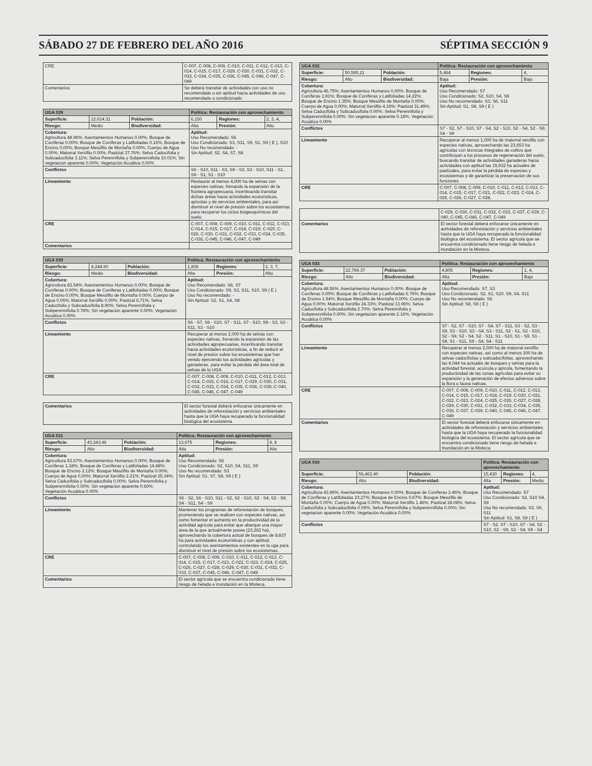SÁBADO 27 DE FEBRERO DEL AÑO 2016 SÉPTIMA SECCIÓN 9
| CRE | C-007, C-008, C-009, C-010, C-011, C-012, C-013, C-014, C-015, C-017, C-029, C-030, C-031, C-032, C-033, C-034, C-035, C-036, C-045, C-046, C-047, C-049 |
| Comentarios | Se deberá transitar de actividades con uso no recomendado o sin aptitud hacia actividades de uso recomendado o condicionado |
| UGA 029 | | | Política: Restauración con aprovechamiento | | |
| --- | --- | --- | --- | --- | --- |
| Superficie: | 12,614.31 | Población: | 6,150 | Regiones: | 2, 3, 4, |
| Riesgo: | Medio | Biodiversidad: | Alta | Presión: | Alto |
| Cobertura: Agricultura 48.96%; Asentamientos Humanos 0.00%; Bosque de Coníferas 0.00%; Bosque de Coníferas y Latifoliadas 0.16%, Bosque de Encino 0.00%; Bosque Mesófilo de Montaña 0.00%; Cuerpo de Agua 0.00%; Matorral Xerófilo 0.00%; Pastizal 37.76%; Selva Caducifolia y Subcaducifolia 3.11%; Selva Perennifolia y Subperennifolia 10.01%; Sin vegetacion aparente 0.00%; Vegetación Acuática 0.00% | | | Aptitud: Uso Recomendado: S6 Uso Condicionado: S3, S11, S9, S1, S9 ( E ), S10 Uso No recomendado: - Sin Aptitud: S2, S4, S7, S8 | | |
| Conflictos | | | S6 - S10, S11 - S3, S9 - S3, S3 - S10, S11 - S1, S9 - S1, S1 - S10 | | |
| Lineamiento | | | Restaurar al menos 4,000 ha de selvas con especies nativas, frenando la expansión de la frontera agropecuaria, incentivando transitar dichas áreas hacia actividades ecoturísticas, apícolas y de servicios ambientales, para así disminuir el nivel de presión sobre los ecosistemas para recuperar los ciclos biogeoquímicos del suelo. | | |
| CRE | | | C-007, C-008, C-009, C-010, C-011, C-012, C-013, C-014, C-015, C-017, C-018, C-019, C-020, C-029, C-030, C-031, C-032, C-033, C-034, C-035, C-036, C-045, C-046, C-047, C-049 | | |
| Comentarios | | | | | |
| UGA 030 | | | Política: Restauración con aprovechamiento | | |
| --- | --- | --- | --- | --- | --- |
| Superficie: | 8,244.90 | Población: | 1,836 | Regiones: | 2, 3, 7, |
| Riesgo: | Medio | Biodiversidad: | Alta | Presión: | Alto |
| Cobertura: Agricultura 83.54%; Asentamientos Humanos 0.00%; Bosque de Coníferas 0.00%; Bosque de Coníferas y Latifoliadas 0.00%; Bosque de Encino 0.00%; Bosque Mesófilo de Montaña 0.00%; Cuerpo de Agua 0.06%; Matorral Xerófilo 0.00%; Pastizal 6.71%; Selva Caducifolia y Subcaducifolia 8.90%; Selva Perennifolia y Subperennifolia 0.78%; Sin vegetacion aparente 0.00%; Vegetación Acuática 0.00% | | | Aptitud: Uso Recomendado: S6, S7 Uso Condicionado: S9, S3, S11, S10, S9 ( E ) Uso No recomendado: - Sin Aptitud: S2, S1, S4, S8 | | |
| Conflictos | | | S6 - S7, S6 - S10, S7 - S11, S7 - S10, S9 - S3, S3 - S11, S3 - S10 | | |
| Lineamiento | | | Recuperar al menos 2,000 ha de selvas con especies nativas, frenando la expansión de las actividades agropecuarias, incentivando transitar hacia actividades ecoturísticas, a fin de reducir el nivel de presión sobre los ecosistemas que han venido ejerciendo los actividades agrícolas y ganaderas, para evitar la pérdida del área total de selvas de la UGA. | | |
| CRE | | | C-007, C-008, C-009, C-010, C-011, C-012, C-013, C-014, C-015, C-016, C-017, C-029, C-030, C-031, C-032, C-033, C-034, C-035, C-036, C-039, C-040, C-045, C-046, C-047, C-049 | | |
| Comentarios | El sector forestal deberá enfocarse únicamente en actividades de reforestación y servicios ambientales hasta que la UGA haya recuperado la funcionalidad biológica del ecosistema |
| UGA 031 | | | Política: Restauración con aprovechamiento | | |
| --- | --- | --- | --- | --- | --- |
| Superficie: | 43,343.46 | Población: | 13,675 | Regiones: | 4, 8 |
| Riesgo: | Alto | Biodiversidad: | Alta | Presión: | Alto |
| Cobertura: Agricultura 53.67%; Asentamientos Humanos 0.00%; Bosque de Coníferas 1.18%; Bosque de Coníferas y Latifoliadas 14.88%; Bosque de Encino 2.12%; Bosque Mesófilo de Montaña 0.00%; Cuerpo de Agua 0.00%; Matorral Xerófilo 2.21%; Pastizal 25.34%; Selva Caducifolia y Subcaducifolia 0.00%; Selva Perennifolia y Subperennifolia 0.00%; Sin vegetacion aparente 0.60%; Vegetación Acuática 0.00% | | | Aptitud: Uso Recomendado: S6 Uso Condicionado: S2, S10, S4, S11, S9 Uso No recomendado: S3 Sin Aptitud: S1, S7, S8, S9 ( E ) | | |
| Conflictos | | | S6 - S2, S6 - S10, S11 - S2, S2 - S10, S2 - S4, S2 - S9, S4 - S11, S4 - S9 | | |
| Lineamiento | | | Mantener los programas de reforestación de bosques, promoviendo que se realicen con especies nativas, así como fomentar el aumento en la productividad de la actividad agrícola para evitar que abarque una mayor área de la que actualmente posee (23,262 ha), aprovechando la cobertura actual de bosques de 8,837 ha para actividades ecoturísticas y con aptitud, controlando los asentamientos existentes en la uga para disminuir el nivel de presión sobre los ecosistemas. | | |
| CRE | | | C-007, C-008, C-009, C-010, C-011, C-012, C-013, C-014, C-015, C-017, C-021, C-022, C-023, C-024, C-025, C-026, C-027, C-028, C-029, C-030, C-031, C-032, C-033, C-037, C-045, C-046, C-047, C-049 | | |
| Comentarios | | | El sector agrícola que se encuentra condicionado tiene riesgo de helada e inundación en la Mixteca. | | |
| UGA 032 | | | Política: Restauración con aprovechamiento | | |
| --- | --- | --- | --- | --- | --- |
| Superficie: | 50,595.21 | Población: | 5,464 | Regiones: | 4, |
| Riesgo: | Alto | Biodiversidad: | Baja | Presión: | Bajo |
| Cobertura: Agricultura 46.75%; Asentamientos Humanos 0.00%; Bosque de Coníferas 1.81%; Bosque de Coníferas y Latifoliadas 14.22%; Bosque de Encino 1.35%; Bosque Mesófilo de Montaña 0.00%; Cuerpo de Agua 0.00%; Matorral Xerófilo 4.19%; Pastizal 31.49%; Selva Caducifolia y Subcaducifolia 0.00%; Selva Perennifolia y Subperennifolia 0.00%; Sin vegetacion aparente 0.18%; Vegetación Acuática 0.00% | | | Aptitud: Uso Recomendado: S7 Uso Condicionado: S2, S10, S4, S9 Uso No recomendado: S3, S6, S11 Sin Aptitud: S1, S8, S9 ( E ) | | |
| Conflictos | | | S7 - S2, S7 - S10, S7 - S4, S2 - S10, S2 - S4, S2 - S9, S4 - S9 | | |
| Lineamiento | | | Recuperar al menos 1,000 ha de matorral xerófilo con especies nativas, aprovechando las 23,653 ha agrícolas con técnicas integrales de cultivo que contribuyan a los procesos de regeneración del suelo, buscando transitar de actividades ganaderas hacia actividades con aptitud las 15,932 ha actuales de pastizales, para evitar la pérdida de especies y ecosistemas y de garantizar la preservación de sus funciones. | | |
| CRE | | | C-007, C-008, C-009, C-010, C-011, C-012, C-013, C-014, C-015, C-017, C-021, C-022, C-023, C-024, C-025, C-026, C-027, C-028, | | |
| | C-029, C-030, C-031, C-032, C-033, C-037, C-039, C-040, C-045, C-046, C-047, C-049 |
| Comentarios | El sector forestal deberá enfocarse únicamente en actividades de reforestación y servicios ambientales hasta que la UGA haya recuperado la funcionalidad biológica del ecosistema. El sector agrícola que se encuentra condicionado tiene riesgo de helada e inundación en la Mixteca. |
| UGA 033 | | | Política: Restauración con aprovechamiento | | |
| --- | --- | --- | --- | --- | --- |
| Superficie: | 22,769.37 | Población: | 4,805 | Regiones: | 1, 4, |
| Riesgo: | Alto | Biodiversidad: | Alta | Presión: | Bajo |
| Cobertura: Agricultura 48.56%; Asentamientos Humanos 0.00%; Bosque de Coníferas 0.00%; Bosque de Coníferas y Latifoliadas 6.76%; Bosque de Encino 1.54%; Bosque Mesófilo de Montaña 0.00%; Cuerpo de Agua 0.00%; Matorral Xerófilo 24.33%; Pastizal 13.96%; Selva Caducifolia y Subcaducifolia 2.70%; Selva Perennifolia y Subperennifolia 0.00%; Sin vegetacion aparente 2.16%; Vegetación Acuática 0.00% | | | Aptitud: Uso Recomendado: S7, S3 Uso Condicionado: S2, S1, S10, S9, S4, S11 Uso No recomendado: S6 Sin Aptitud: S8, S9 ( E ) | | |
| Conflictos | | | S7 - S2, S7 - S10, S7 - S4, S7 - S11, S3 - S2, S3 - S9, S3 - S10, S3 - S4, S3 - S11, S2 - S1, S2 - S10, S2 - S9, S2 - S4, S2 - S11, S1 - S10, S1 - S9, S1 - S4, S1 - S11, S9 - S4, S4 - S11 | | |
| Lineamiento | | | Recuperar al menos 2,000 ha de matorral xerófilo con especies nativas, así como al menos 200 ha de selvas caducifolias y subcaducifolias, aprovechando las 8,044 ha actuales de bosques y selvas para la actividad forestal, acuícola y apícola, fomentando la productividad de las zonas agrícolas para evitar su expansión y la generación de efectos adversos sobre la flora o fauna nativas. | | |
| CRE | | | C-007, C-008, C-009, C-010, C-011, C-012, C-013, C-014, C-015, C-017, C-018, C-019, C-020, C-021, C-022, C-023, C-024, C-025, C-026, C-027, C-028, C-029, C-030, C-031, C-032, C-033, C-034, C-035, C-036, C-037, C-039, C-040, C-045, C-046, C-047, C-049 | | |
| Comentarios | | | El sector forestal deberá enfocarse únicamente en actividades de reforestación y servicios ambientales hasta que la UGA haya recuperado la funcionalidad biológica del ecosistema. El sector agrícola que se encuentra condicionado tiene riesgo de helada e Inundación en la Mixteca | | |
| UGA 034 | | | Política: Restauración con aprovechamiento | | |
| --- | --- | --- | --- | --- | --- |
| Superficie: | 56,462.40 | Población: | 15,430 | Regiones: | 4, |
| Riesgo: | Alto | Biodiversidad: | Alta | Presión: | Medio |
| Cobertura: Agricultura 43.96%; Asentamientos Humanos 0.00%; Bosque de Coníferas 2.46%; Bosque de Coníferas y Latifoliadas 23.27%; Bosque de Encino 0.67%; Bosque Mesófilo de Montaña 0.00%; Cuerpo de Agua 0.00%; Matorral Xerófilo 1.46%; Pastizal 28.08%; Selva Caducifolia y Subcaducifolia 0.09%; Selva Perennifolia y Subperennifolia 0.00%; Sin vegetacion aparente 0.00%; Vegetación Acuática 0.00% | | | Aptitud: Uso Recomendado: S7 Uso Condicionado: S2, S10 S4, S9 Uso No recomendado: S3, S6, S11 Sin Aptitud: S1, S8, S9 ( E ) | | |
| Conflictos | | | S7 - S2, S7 - S10, S7 - S4, S2 - S10, S2 - S9, S2 - S4, S9 - S4 | | |